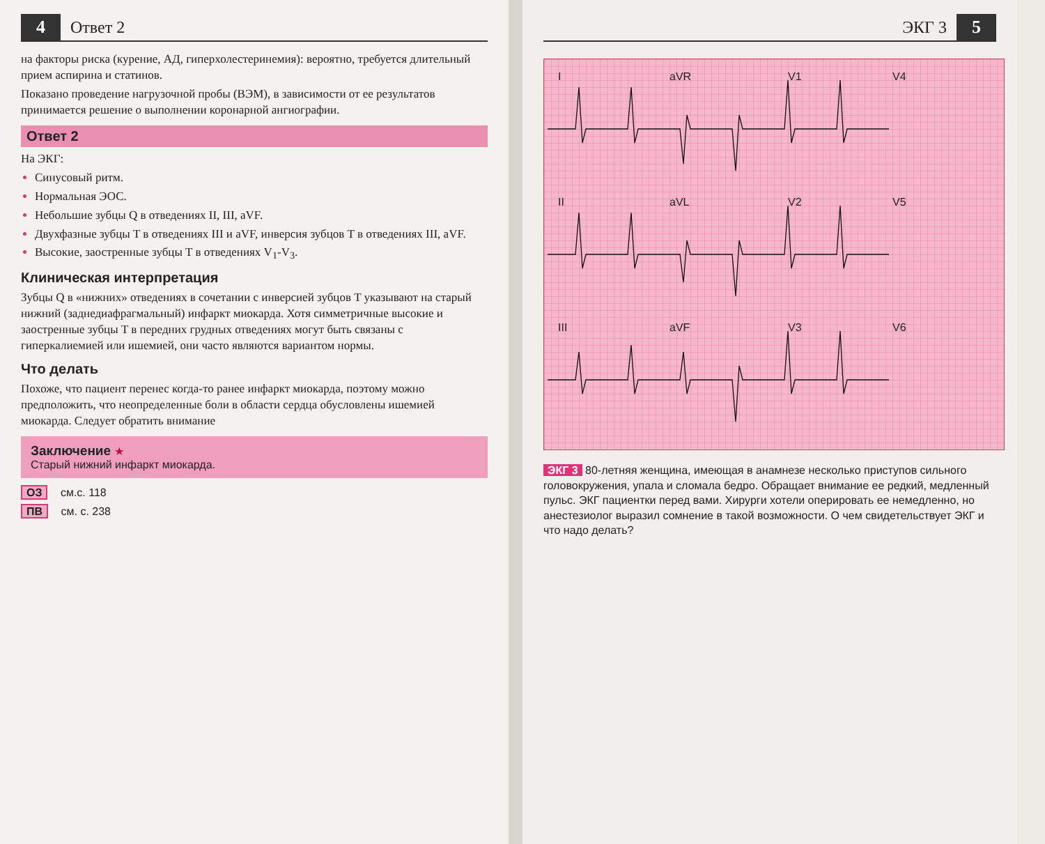4
Ответ 2
на факторы риска (курение, АД, гиперхолестеринемия): вероятно, требуется длительный прием аспирина и статинов.
Показано проведение нагрузочной пробы (ВЭМ), в зависимости от ее результатов принимается решение о выполнении коронарной ангиографии.
Ответ 2
На ЭКГ:
Синусовый ритм.
Нормальная ЭОС.
Небольшие зубцы Q в отведениях II, III, aVF.
Двухфазные зубцы T в отведениях III и aVF, инверсия зубцов T в отведениях III, aVF.
Высокие, заостренные зубцы T в отведениях V<sub>1</sub>-V<sub>3</sub>.
Клиническая интерпретация
Зубцы Q в «нижних» отведениях в сочетании с инверсией зубцов T указывают на старый нижний (заднедиафрагмальный) инфаркт миокарда. Хотя симметричные высокие и заостренные зубцы T в передних грудных отведениях могут быть связаны с гиперкалиемией или ишемией, они часто являются вариантом нормы.
Что делать
Похоже, что пациент перенес когда-то ранее инфаркт миокарда, поэтому можно предположить, что неопределенные боли в области сердца обусловлены ишемией миокарда. Следует обратить внимание
Заключение ★
Старый нижний инфаркт миокарда.
ОЗ см.с. 118
ПВ см. с. 238
ЭКГ 3
5
I
aVR
V1
V4
II
aVL
V2
V5
III
aVF
V3
V6
ЭКГ 3 80-летняя женщина, имеющая в анамнезе несколько приступов сильного головокружения, упала и сломала бедро. Обращает внимание ее редкий, медленный пульс. ЭКГ пациентки перед вами. Хирурги хотели оперировать ее немедленно, но анестезиолог выразил сомнение в такой возможности. О чем свидетельствует ЭКГ и что надо делать?